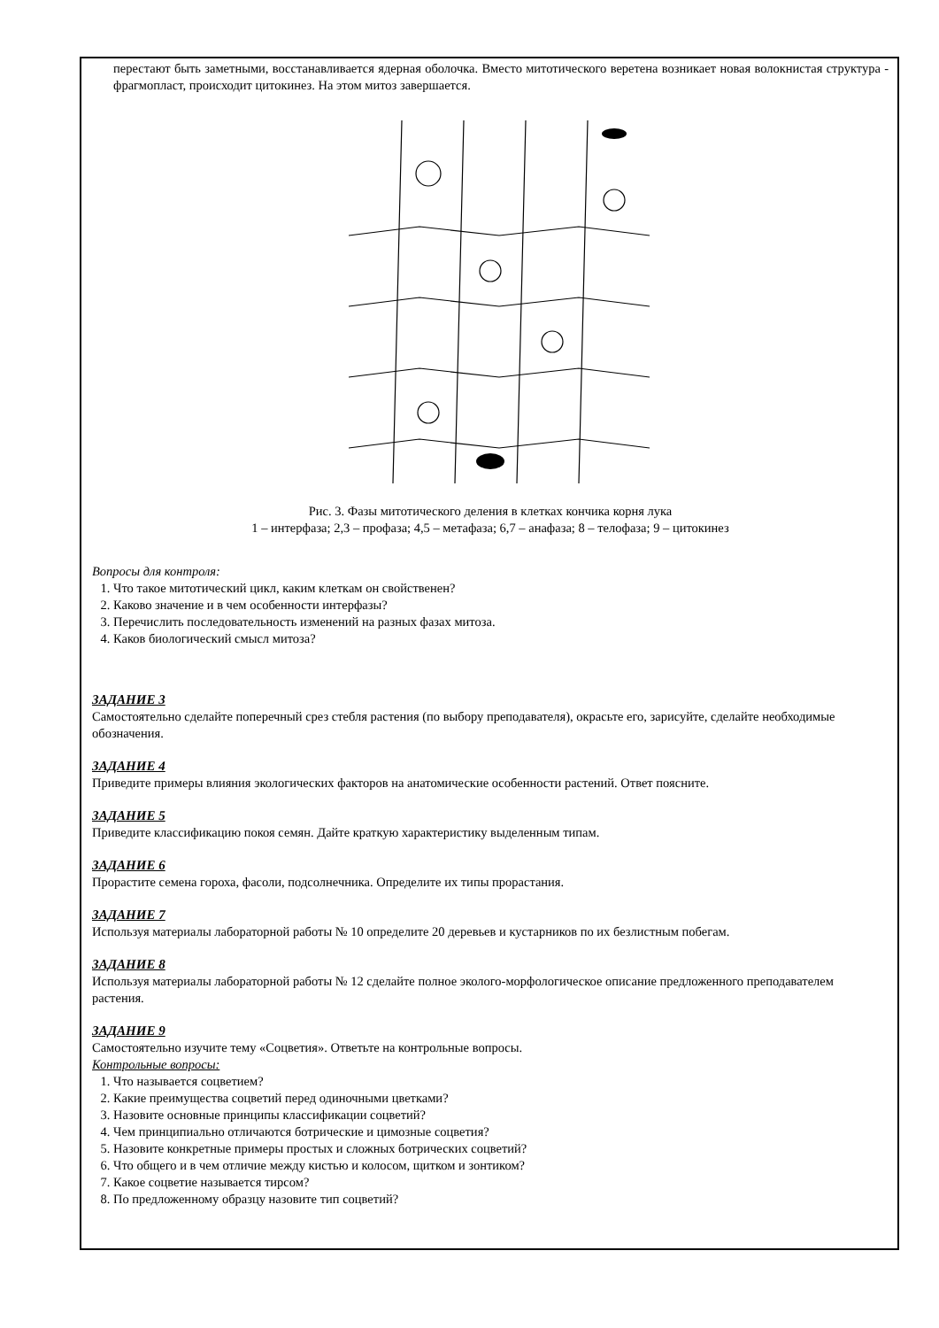перестают быть заметными, восстанавливается ядерная оболочка. Вместо митотического веретена возникает новая волокнистая структура - фрагмопласт, происходит цитокинез. На этом митоз завершается.
Рис. 3. Фазы митотического деления в клетках кончика корня лука
1 – интерфаза; 2,3 – профаза; 4,5 – метафаза; 6,7 – анафаза; 8 – телофаза; 9 – цитокинез
Вопросы для контроля:
1. Что такое митотический цикл, каким клеткам он свойственен?
2. Каково значение и в чем особенности интерфазы?
3. Перечислить последовательность изменений на разных фазах митоза.
4. Каков биологический смысл митоза?
ЗАДАНИЕ 3
Самостоятельно сделайте поперечный срез стебля растения (по выбору преподавателя), окрасьте его, зарисуйте, сделайте необходимые обозначения.
ЗАДАНИЕ 4
Приведите примеры влияния экологических факторов на анатомические особенности растений. Ответ поясните.
ЗАДАНИЕ 5
Приведите классификацию покоя семян. Дайте краткую характеристику выделенным типам.
ЗАДАНИЕ 6
Прорастите семена гороха, фасоли, подсолнечника. Определите их типы прорастания.
ЗАДАНИЕ 7
Используя материалы лабораторной работы № 10 определите 20 деревьев и кустарников по их безлистным побегам.
ЗАДАНИЕ 8
Используя материалы лабораторной работы № 12 сделайте полное эколого-морфологическое описание предложенного преподавателем растения.
ЗАДАНИЕ 9
Самостоятельно изучите тему «Соцветия». Ответьте на контрольные вопросы.
Контрольные вопросы:
1. Что называется соцветием?
2. Какие преимущества соцветий перед одиночными цветками?
3. Назовите основные принципы классификации соцветий?
4. Чем принципиально отличаются ботрические и цимозные соцветия?
5. Назовите конкретные примеры простых и сложных ботрических соцветий?
6. Что общего и в чем отличие между кистью и колосом, щитком и зонтиком?
7. Какое соцветие называется тирсом?
8. По предложенному образцу назовите тип соцветий?